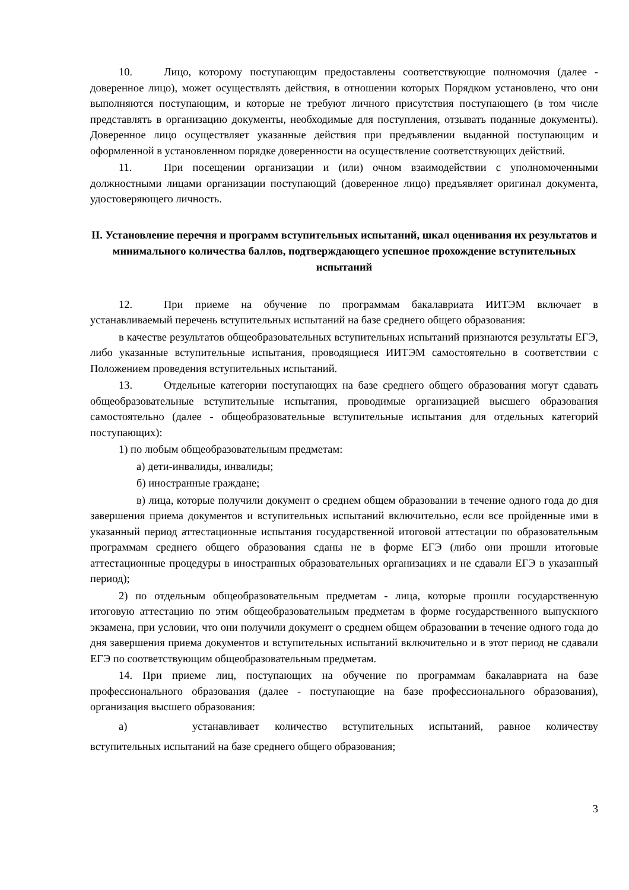10. Лицо, которому поступающим предоставлены соответствующие полномочия (далее - доверенное лицо), может осуществлять действия, в отношении которых Порядком установлено, что они выполняются поступающим, и которые не требуют личного присутствия поступающего (в том числе представлять в организацию документы, необходимые для поступления, отзывать поданные документы). Доверенное лицо осуществляет указанные действия при предъявлении выданной поступающим и оформленной в установленном порядке доверенности на осуществление соответствующих действий.
11. При посещении организации и (или) очном взаимодействии с уполномоченными должностными лицами организации поступающий (доверенное лицо) предъявляет оригинал документа, удостоверяющего личность.
II. Установление перечня и программ вступительных испытаний, шкал оценивания их результатов и минимального количества баллов, подтверждающего успешное прохождение вступительных испытаний
12. При приеме на обучение по программам бакалавриата ИИТЭМ включает в устанавливаемый перечень вступительных испытаний на базе среднего общего образования:
в качестве результатов общеобразовательных вступительных испытаний признаются результаты ЕГЭ, либо указанные вступительные испытания, проводящиеся ИИТЭМ самостоятельно в соответствии с Положением проведения вступительных испытаний.
13. Отдельные категории поступающих на базе среднего общего образования могут сдавать общеобразовательные вступительные испытания, проводимые организацией высшего образования самостоятельно (далее - общеобразовательные вступительные испытания для отдельных категорий поступающих):
1) по любым общеобразовательным предметам:
а) дети-инвалиды, инвалиды;
б) иностранные граждане;
в) лица, которые получили документ о среднем общем образовании в течение одного года до дня завершения приема документов и вступительных испытаний включительно, если все пройденные ими в указанный период аттестационные испытания государственной итоговой аттестации по образовательным программам среднего общего образования сданы не в форме ЕГЭ (либо они прошли итоговые аттестационные процедуры в иностранных образовательных организациях и не сдавали ЕГЭ в указанный период);
2) по отдельным общеобразовательным предметам - лица, которые прошли государственную итоговую аттестацию по этим общеобразовательным предметам в форме государственного выпускного экзамена, при условии, что они получили документ о среднем общем образовании в течение одного года до дня завершения приема документов и вступительных испытаний включительно и в этот период не сдавали ЕГЭ по соответствующим общеобразовательным предметам.
14. При приеме лиц, поступающих на обучение по программам бакалавриата на базе профессионального образования (далее - поступающие на базе профессионального образования), организация высшего образования:
а) устанавливает количество вступительных испытаний, равное количеству вступительных испытаний на базе среднего общего образования;
3